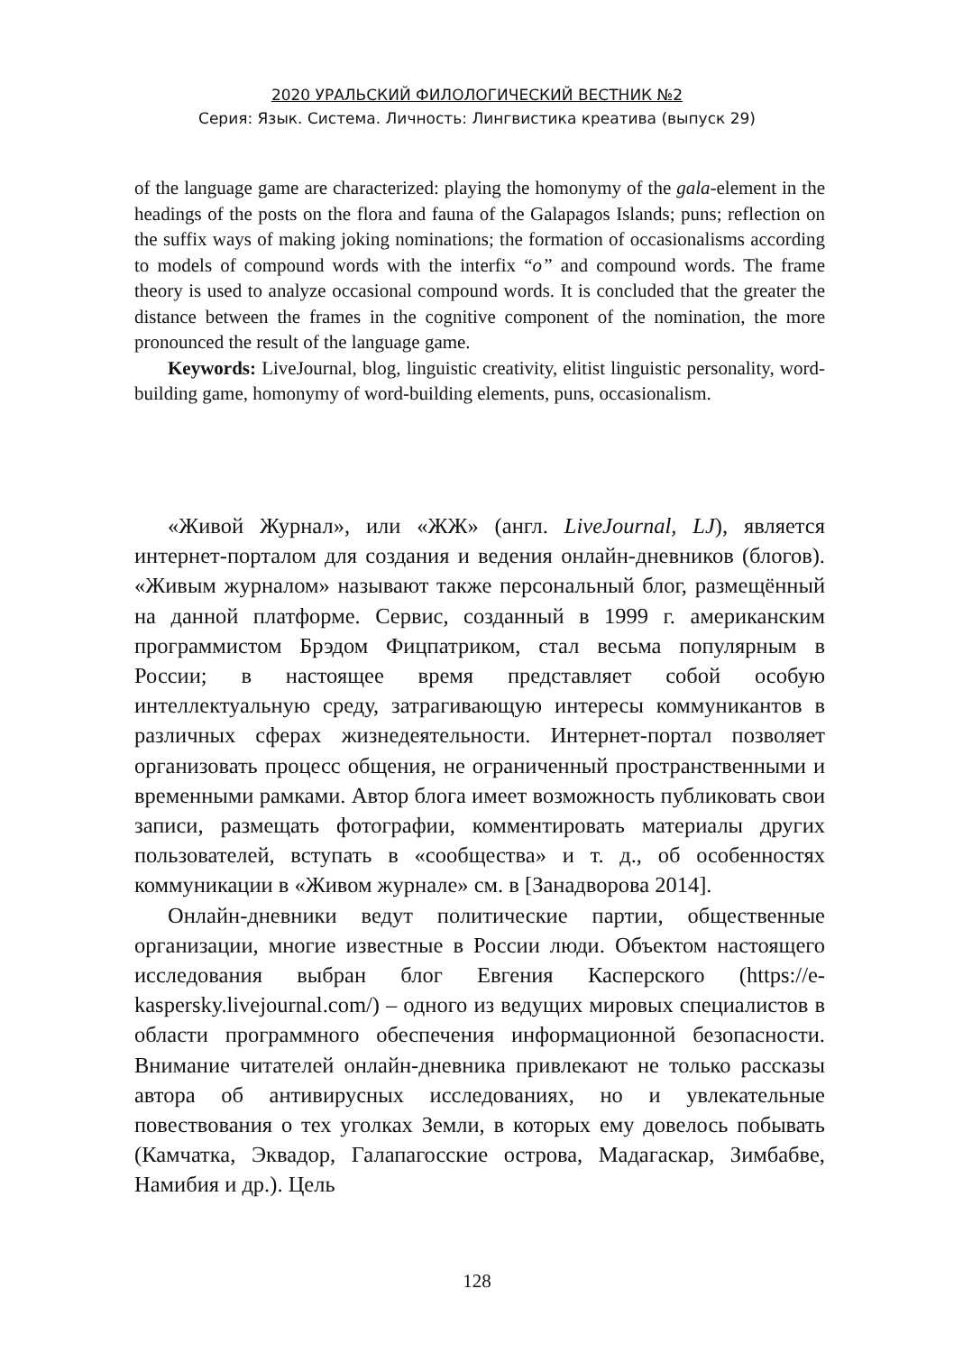2020 УРАЛЬСКИЙ ФИЛОЛОГИЧЕСКИЙ ВЕСТНИК №2
Серия: Язык. Система. Личность: Лингвистика креатива (выпуск 29)
of the language game are characterized: playing the homonymy of the gala-element in the headings of the posts on the flora and fauna of the Galapagos Islands; puns; reflection on the suffix ways of making joking nominations; the formation of occasionalisms according to models of compound words with the interfix “o” and compound words. The frame theory is used to analyze occasional compound words. It is concluded that the greater the distance between the frames in the cognitive component of the nomination, the more pronounced the result of the language game.
Keywords: LiveJournal, blog, linguistic creativity, elitist linguistic personality, word-building game, homonymy of word-building elements, puns, occasionalism.
«Живой Журнал», или «ЖЖ» (англ. LiveJournal, LJ), является интернет-порталом для создания и ведения онлайн-дневников (блогов). «Живым журналом» называют также персональный блог, размещённый на данной платформе. Сервис, созданный в 1999 г. американским программистом Брэдом Фицпатриком, стал весьма популярным в России; в настоящее время представляет собой особую интеллектуальную среду, затрагивающую интересы коммуникантов в различных сферах жизнедеятельности. Интернет-портал позволяет организовать процесс общения, не ограниченный пространственными и временными рамками. Автор блога имеет возможность публиковать свои записи, размещать фотографии, комментировать материалы других пользователей, вступать в «сообщества» и т. д., об особенностях коммуникации в «Живом журнале» см. в [Занадворова 2014].
Онлайн-дневники ведут политические партии, общественные организации, многие известные в России люди. Объектом настоящего исследования выбран блог Евгения Касперского (https://e-kaspersky.livejournal.com/) – одного из ведущих мировых специалистов в области программного обеспечения информационной безопасности. Внимание читателей онлайн-дневника привлекают не только рассказы автора об антивирусных исследованиях, но и увлекательные повествования о тех уголках Земли, в которых ему довелось побывать (Камчатка, Эквадор, Галапагосские острова, Мадагаскар, Зимбабве, Намибия и др.). Цель
128